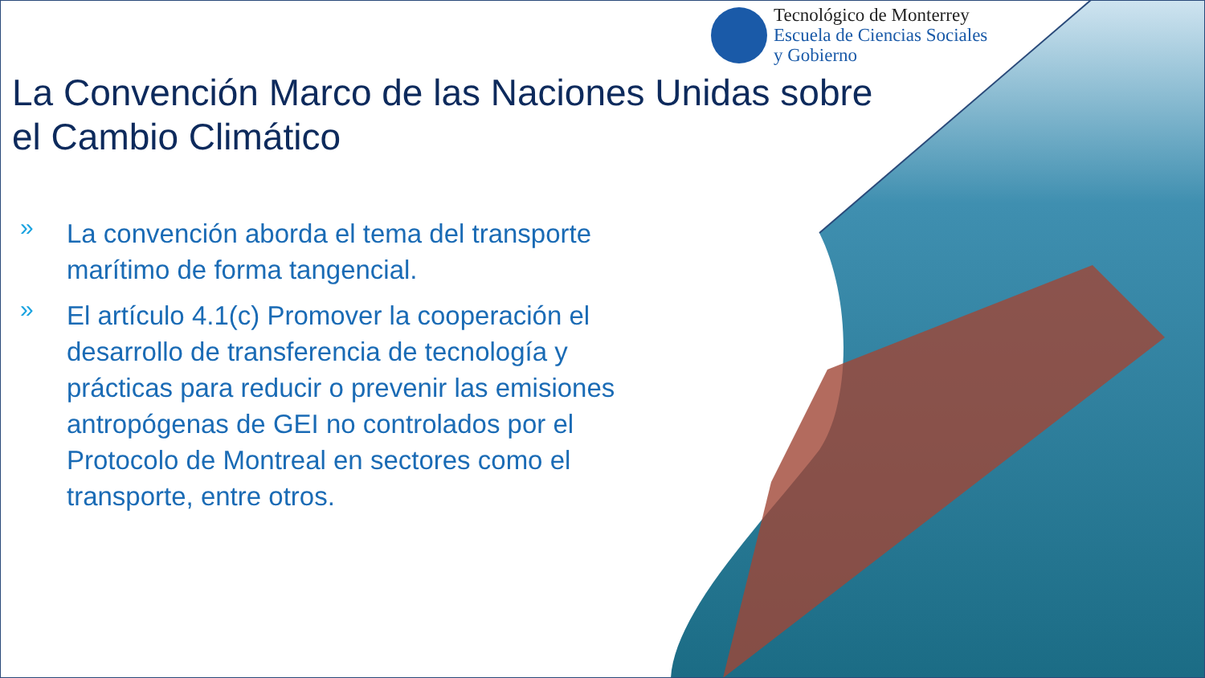Tecnológico de Monterrey
Escuela de Ciencias Sociales
y Gobierno
La Convención Marco de las Naciones Unidas sobre el Cambio Climático
» La convención aborda el tema del transporte marítimo de forma tangencial.
» El artículo 4.1(c) Promover la cooperación el desarrollo de transferencia de tecnología y prácticas para reducir o prevenir las emisiones antropógenas de GEI no controlados por el Protocolo de Montreal en sectores como el transporte, entre otros.